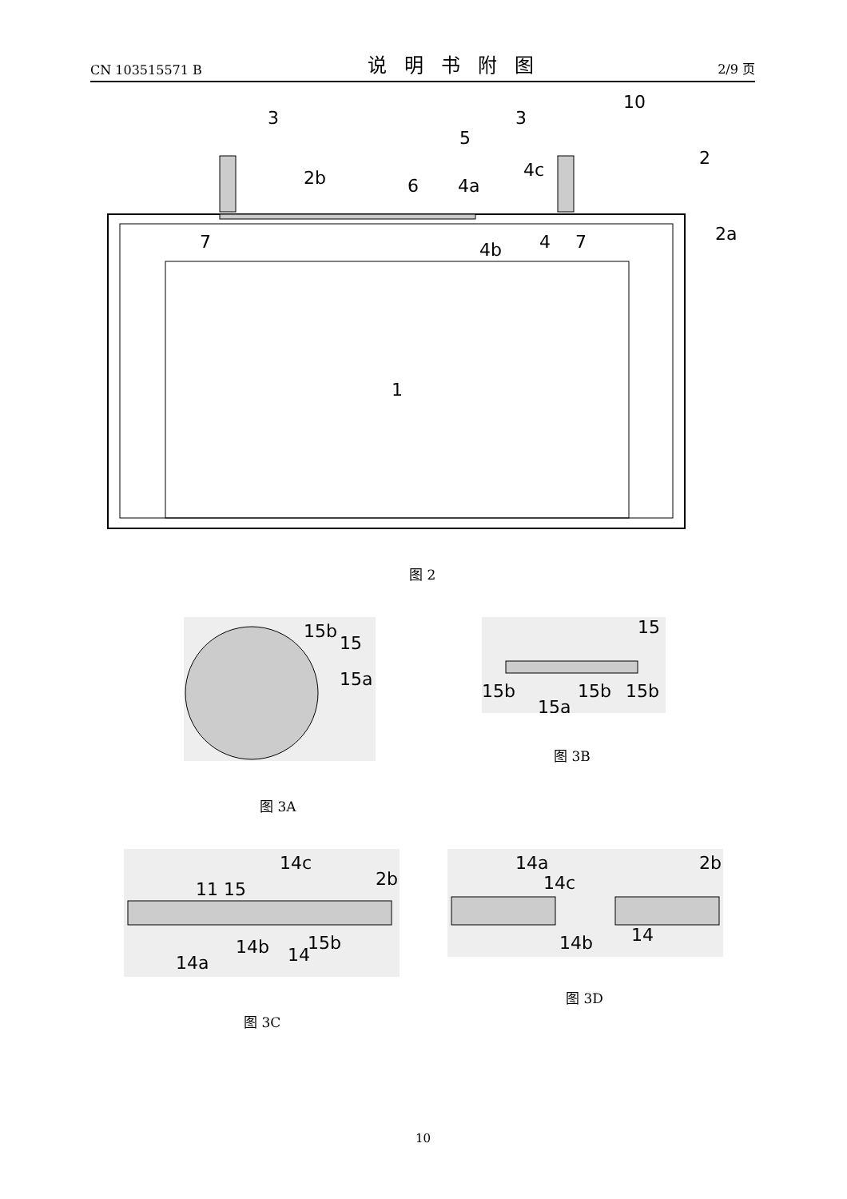CN 103515571 B 说明书附图 2/9 页
3
3
10
2
2b
6
5
4c
4a
4
4b
7
7
2a
1
图 2
15b
15
15a
图 3A
15
15b
15b
15b
15a
图 3B
14c
2b
11 15
14a
14b
14
15b
图 3C
14a
14c
2b
14b
14
图 3D
10